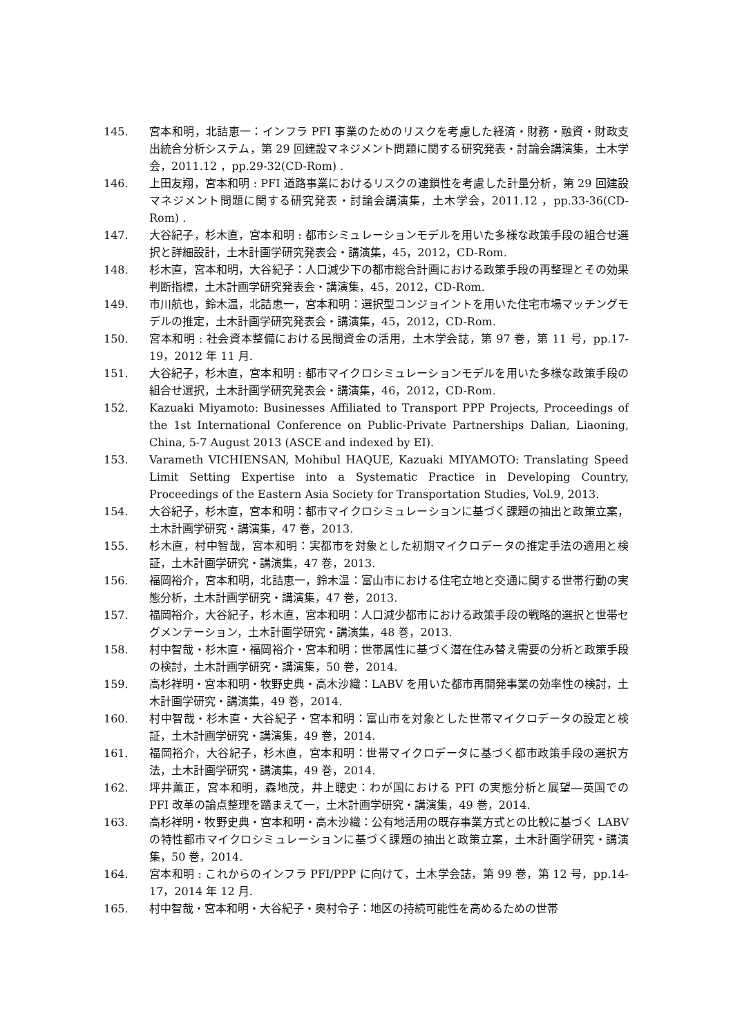145. 宮本和明，北詰恵一：インフラ PFI 事業のためのリスクを考慮した経済・財務・融資・財政支出統合分析システム，第 29 回建設マネジメント問題に関する研究発表・討論会講演集，土木学会，2011.12 ，pp.29-32(CD-Rom) .
146. 上田友翔，宮本和明 : PFI 道路事業におけるリスクの連鎖性を考慮した計量分析，第 29 回建設マネジメント問題に関する研究発表・討論会講演集，土木学会，2011.12 ，pp.33-36(CD-Rom) .
147. 大谷紀子，杉木直，宮本和明 : 都市シミュレーションモデルを用いた多様な政策手段の組合せ選択と詳細設計，土木計画学研究発表会・講演集，45，2012，CD-Rom.
148. 杉木直，宮本和明，大谷紀子：人口減少下の都市総合計画における政策手段の再整理とその効果判断指標，土木計画学研究発表会・講演集，45，2012，CD-Rom.
149. 市川航也，鈴木温，北詰恵一，宮本和明：選択型コンジョイントを用いた住宅市場マッチングモデルの推定，土木計画学研究発表会・講演集，45，2012，CD-Rom.
150. 宮本和明 : 社会資本整備における民間資金の活用，土木学会誌，第 97 巻，第 11 号，pp.17-19，2012 年 11 月.
151. 大谷紀子，杉木直，宮本和明 : 都市マイクロシミュレーションモデルを用いた多様な政策手段の組合せ選択，土木計画学研究発表会・講演集，46，2012，CD-Rom.
152. Kazuaki Miyamoto: Businesses Affiliated to Transport PPP Projects, Proceedings of the 1st International Conference on Public-Private Partnerships Dalian, Liaoning, China, 5-7 August 2013 (ASCE and indexed by EI).
153. Varameth VICHIENSAN, Mohibul HAQUE, Kazuaki MIYAMOTO: Translating Speed Limit Setting Expertise into a Systematic Practice in Developing Country, Proceedings of the Eastern Asia Society for Transportation Studies, Vol.9, 2013.
154. 大谷紀子，杉木直，宮本和明：都市マイクロシミュレーションに基づく課題の抽出と政策立案，土木計画学研究・講演集，47 巻，2013.
155. 杉木直，村中智哉，宮本和明：実都市を対象とした初期マイクロデータの推定手法の適用と検証，土木計画学研究・講演集，47 巻，2013.
156. 福岡裕介，宮本和明，北詰恵一，鈴木温：富山市における住宅立地と交通に関する世帯行動の実態分析，土木計画学研究・講演集，47 巻，2013.
157. 福岡裕介，大谷紀子，杉木直，宮本和明：人口減少都市における政策手段の戦略的選択と世帯セグメンテーション，土木計画学研究・講演集，48 巻，2013.
158. 村中智哉・杉木直・福岡裕介・宮本和明：世帯属性に基づく潜在住み替え需要の分析と政策手段の検討，土木計画学研究・講演集，50 巻，2014.
159. 高杉祥明・宮本和明・牧野史典・高木沙織：LABV を用いた都市再開発事業の効率性の検討，土木計画学研究・講演集，49 巻，2014.
160. 村中智哉・杉木直・大谷紀子・宮本和明：富山市を対象とした世帯マイクロデータの設定と検証，土木計画学研究・講演集，49 巻，2014.
161. 福岡裕介，大谷紀子，杉木直，宮本和明：世帯マイクロデータに基づく都市政策手段の選択方法，土木計画学研究・講演集，49 巻，2014.
162. 坪井薫正，宮本和明，森地茂，井上聰史：わが国における PFI の実態分析と展望―英国での PFI 改革の論点整理を踏まえて一，土木計画学研究・講演集，49 巻，2014.
163. 高杉祥明・牧野史典・宮本和明・高木沙織：公有地活用の既存事業方式との比較に基づく LABV の特性都市マイクロシミュレーションに基づく課題の抽出と政策立案，土木計画学研究・講演集，50 巻，2014.
164. 宮本和明 : これからのインフラ PFI/PPP に向けて，土木学会誌，第 99 巻，第 12 号，pp.14-17，2014 年 12 月.
165. 村中智哉・宮本和明・大谷紀子・奥村令子：地区の持続可能性を高めるための世帯